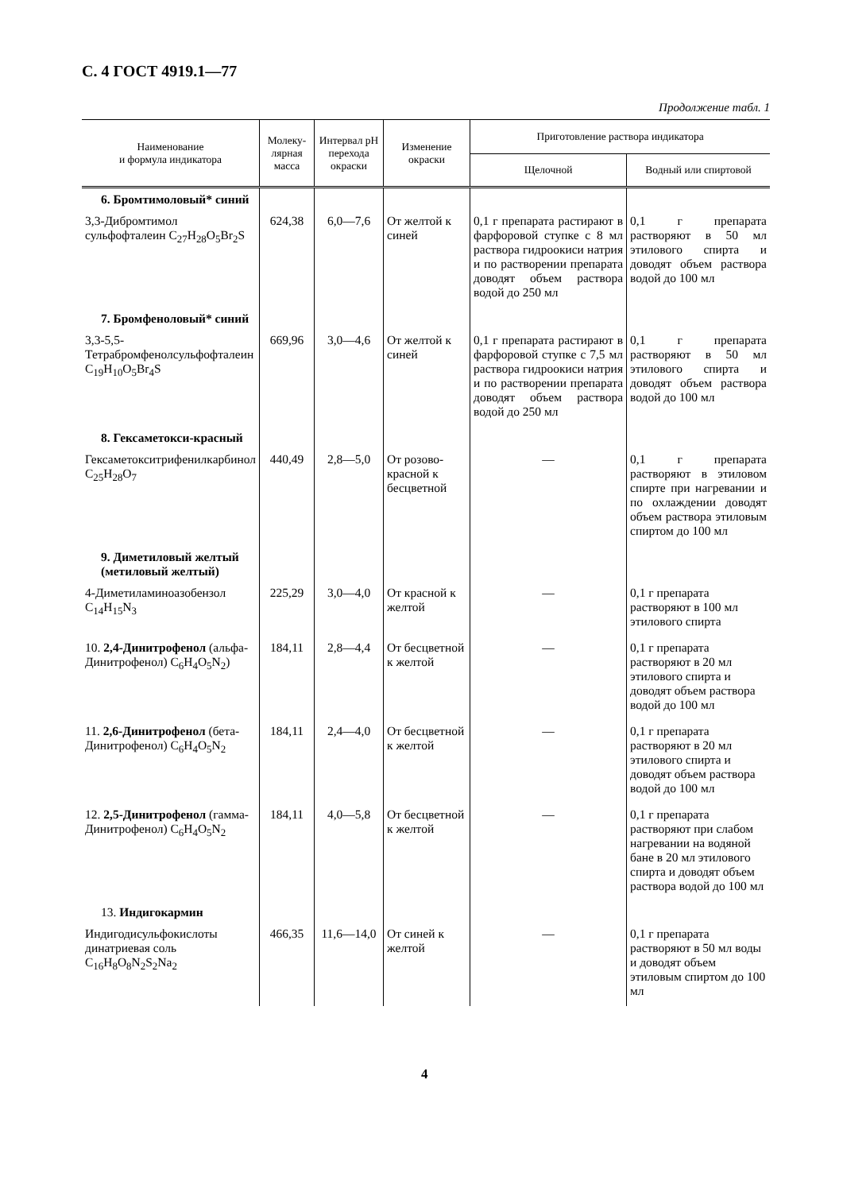С. 4 ГОСТ 4919.1—77
Продолжение табл. 1
| Наименование и формула индикатора | Молеку- лярная масса | Интервал pH перехода окраски | Изменение окраски | Приготовление раствора индикатора | |
| --- | --- | --- | --- | --- | --- |
| | | | | Щелочной | Водный или спиртовой |
| 6. Бромтимоловый* синий | | | | | |
| 3,3-Дибромтимол сульфофталеин C<sub>27</sub>H<sub>28</sub>O<sub>5</sub>Br<sub>2</sub>S | 624,38 | 6,0—7,6 | От желтой к синей | 0,1 г препарата растирают в фарфоровой ступке с 8 мл раствора гидроокиси натрия и по растворении препарата доводят объем раствора водой до 250 мл | 0,1 г препарата растворяют в 50 мл этилового спирта и доводят объем раствора водой до 100 мл |
| 7. Бромфеноловый* синий | | | | | |
| 3,3-5,5-Тетрабромфенолсульфофталеин C<sub>19</sub>H<sub>10</sub>O<sub>5</sub>Br<sub>4</sub>S | 669,96 | 3,0—4,6 | От желтой к синей | 0,1 г препарата растирают в фарфоровой ступке с 7,5 мл раствора гидроокиси натрия и по растворении препарата доводят объем раствора водой до 250 мл | 0,1 г препарата растворяют в 50 мл этилового спирта и доводят объем раствора водой до 100 мл |
| 8. Гексаметокси-красный | | | | | |
| Гексаметокситрифенилкарбинол C<sub>25</sub>H<sub>28</sub>O<sub>7</sub> | 440,49 | 2,8—5,0 | От розово-красной к бесцветной | — | 0,1 г препарата растворяют в этиловом спирте при нагревании и по охлаждении доводят объем раствора этиловым спиртом до 100 мл |
| 9. Диметиловый желтый (метиловый желтый) | | | | | |
| 4-Диметиламиноазобензол C<sub>14</sub>H<sub>15</sub>N<sub>3</sub> | 225,29 | 3,0—4,0 | От красной к желтой | — | 0,1 г препарата растворяют в 100 мл этилового спирта |
| 10. 2,4-Динитрофенол (альфа-Динитрофенол) C<sub>6</sub>H<sub>4</sub>O<sub>5</sub>N<sub>2</sub>) | 184,11 | 2,8—4,4 | От бесцветной к желтой | — | 0,1 г препарата растворяют в 20 мл этилового спирта и доводят объем раствора водой до 100 мл |
| 11. 2,6-Динитрофенол (бета-Динитрофенол) C<sub>6</sub>H<sub>4</sub>O<sub>5</sub>N<sub>2</sub> | 184,11 | 2,4—4,0 | От бесцветной к желтой | — | 0,1 г препарата растворяют в 20 мл этилового спирта и доводят объем раствора водой до 100 мл |
| 12. 2,5-Динитрофенол (гамма-Динитрофенол) C<sub>6</sub>H<sub>4</sub>O<sub>5</sub>N<sub>2</sub> | 184,11 | 4,0—5,8 | От бесцветной к желтой | — | 0,1 г препарата растворяют при слабом нагревании на водяной бане в 20 мл этилового спирта и доводят объем раствора водой до 100 мл |
| 13. Индигокармин | | | | | |
| Индигодисульфокислоты динатриевая соль C<sub>16</sub>H<sub>8</sub>O<sub>8</sub>N<sub>2</sub>S<sub>2</sub>Na<sub>2</sub> | 466,35 | 11,6—14,0 | От синей к желтой | — | 0,1 г препарата растворяют в 50 мл воды и доводят объем этиловым спиртом до 100 мл |
4